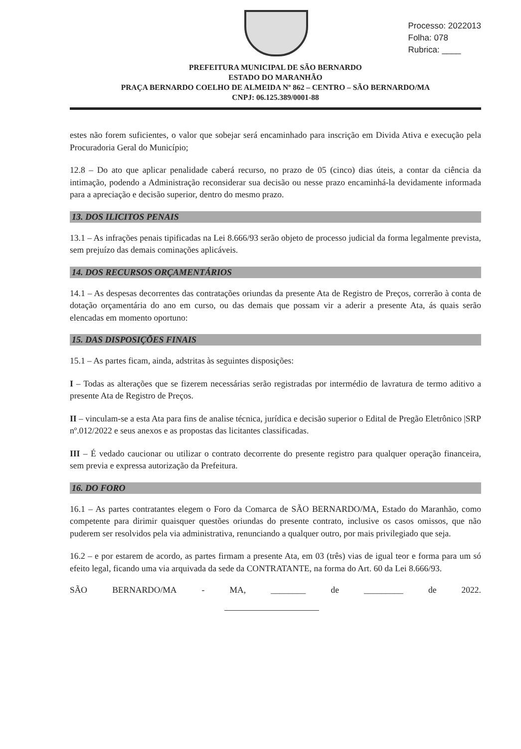Processo: 2022013
Folha: 078
Rubrica: ____
PREFEITURA MUNICIPAL DE SÃO BERNARDO
ESTADO DO MARANHÃO
PRAÇA BERNARDO COELHO DE ALMEIDA Nº 862 – CENTRO – SÃO BERNARDO/MA
CNPJ: 06.125.389/0001-88
estes não forem suficientes, o valor que sobejar será encaminhado para inscrição em Divida Ativa e execução pela Procuradoria Geral do Município;
12.8 – Do ato que aplicar penalidade caberá recurso, no prazo de 05 (cinco) dias úteis, a contar da ciência da intimação, podendo a Administração reconsiderar sua decisão ou nesse prazo encaminhá-la devidamente informada para a apreciação e decisão superior, dentro do mesmo prazo.
13. DOS ILICITOS PENAIS
13.1 – As infrações penais tipificadas na Lei 8.666/93 serão objeto de processo judicial da forma legalmente prevista, sem prejuízo das demais cominações aplicáveis.
14. DOS RECURSOS ORÇAMENTÁRIOS
14.1 – As despesas decorrentes das contratações oriundas da presente Ata de Registro de Preços, correrão à conta de dotação orçamentária do ano em curso, ou das demais que possam vir a aderir a presente Ata, ás quais serão elencadas em momento oportuno:
15. DAS DISPOSIÇÕES FINAIS
15.1 – As partes ficam, ainda, adstritas às seguintes disposições:
I – Todas as alterações que se fizerem necessárias serão registradas por intermédio de lavratura de termo aditivo a presente Ata de Registro de Preços.
II – vinculam-se a esta Ata para fins de analise técnica, jurídica e decisão superior o Edital de Pregão Eletrônico |SRP nº.012/2022 e seus anexos e as propostas das licitantes classificadas.
III – É vedado caucionar ou utilizar o contrato decorrente do presente registro para qualquer operação financeira, sem previa e expressa autorização da Prefeitura.
16. DO FORO
16.1 – As partes contratantes elegem o Foro da Comarca de SÃO BERNARDO/MA, Estado do Maranhão, como competente para dirimir quaisquer questões oriundas do presente contrato, inclusive os casos omissos, que não puderem ser resolvidos pela via administrativa, renunciando a qualquer outro, por mais privilegiado que seja.
16.2 – e por estarem de acordo, as partes firmam a presente Ata, em 03 (três) vias de igual teor e forma para um só efeito legal, ficando uma via arquivada da sede da CONTRATANTE, na forma do Art. 60 da Lei 8.666/93.
SÃO BERNARDO/MA - MA, ________ de _________ de 2022.